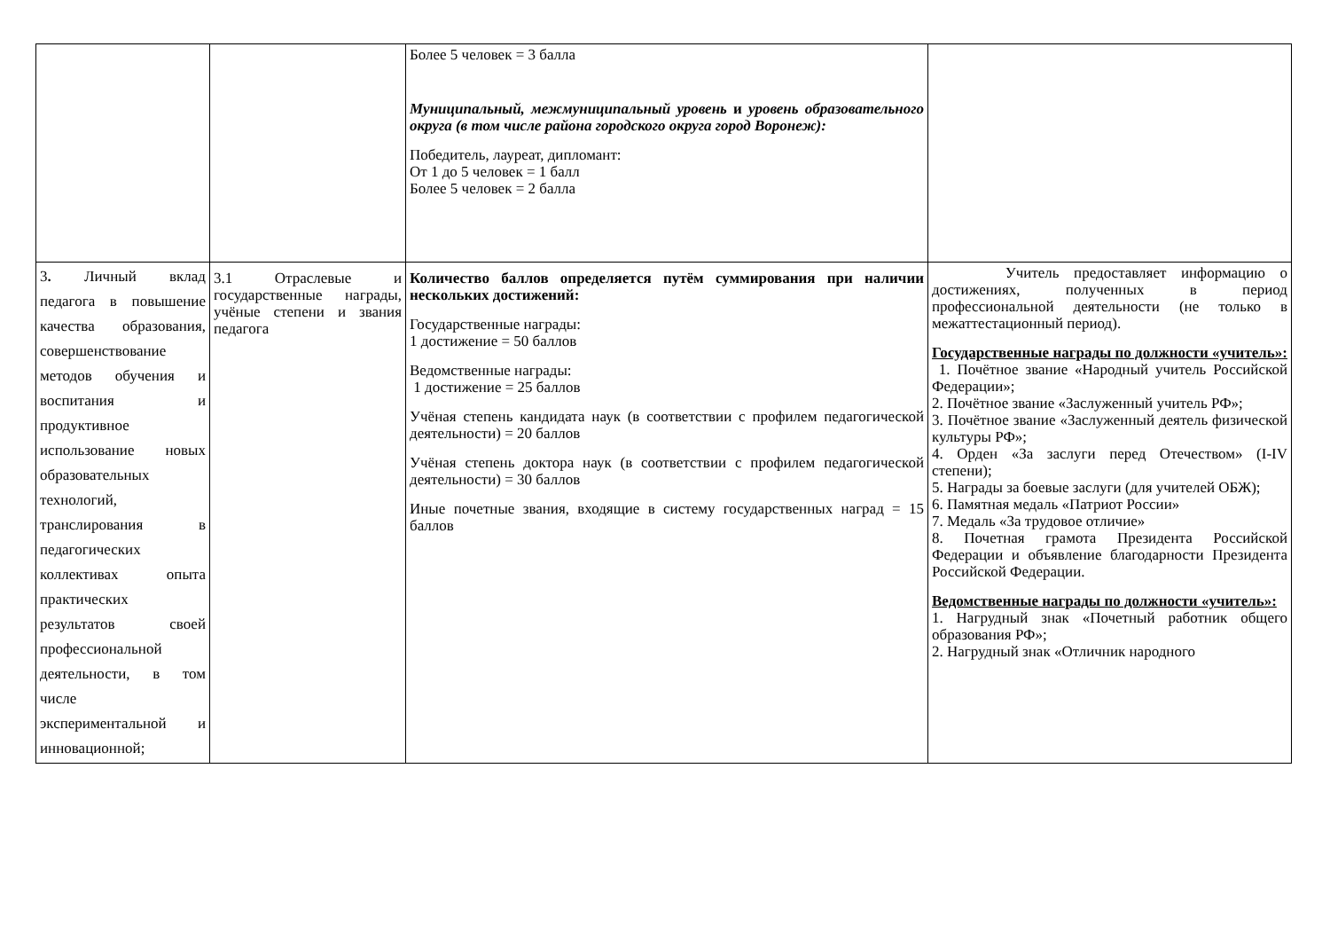| | | Более 5 человек = 3 балла Муниципальный, межмуниципальный уровень и уровень образовательного округа (в том числе района городского округа город Воронеж): Победитель, лауреат, дипломант: От 1 до 5 человек = 1 балл Более 5 человек = 2 балла | |
| 3 . Личный вклад педагога в повышение качества образования, совершенствование методов обучения и воспитания и продуктивное использование новых образовательных технологий, транслирования в педагогических коллективах опыта практических результатов своей профессиональной деятельности, в том числе экспериментальной и инновационной; | 3.1 Отраслевые и государственные награды, учёные степени и звания педагога | Количество баллов определяется путём суммирования при наличии нескольких достижений: Государственные награды: 1 достижение = 50 баллов Ведомственные награды: 1 достижение = 25 баллов Учёная степень кандидата наук (в соответствии с профилем педагогической деятельности) = 20 баллов Учёная степень доктора наук (в соответствии с профилем педагогической деятельности) = 30 баллов Иные почетные звания, входящие в систему государственных наград = 15 баллов | Учитель предоставляет информацию о достижениях, полученных в период профессиональной деятельности (не только в межаттестационный период). Государственные награды по должности «учитель»: 1. Почётное звание «Народный учитель Российской Федерации»; 2. Почётное звание «Заслуженный учитель РФ»; 3. Почётное звание «Заслуженный деятель физической культуры РФ»; 4. Орден «За заслуги перед Отечеством» (I-IV степени); 5. Награды за боевые заслуги (для учителей ОБЖ); 6. Памятная медаль «Патриот России» 7. Медаль «За трудовое отличие» 8. Почетная грамота Президента Российской Федерации и объявление благодарности Президента Российской Федерации. Ведомственные награды по должности «учитель»: 1. Нагрудный знак «Почетный работник общего образования РФ»; 2. Нагрудный знак «Отличник народного |